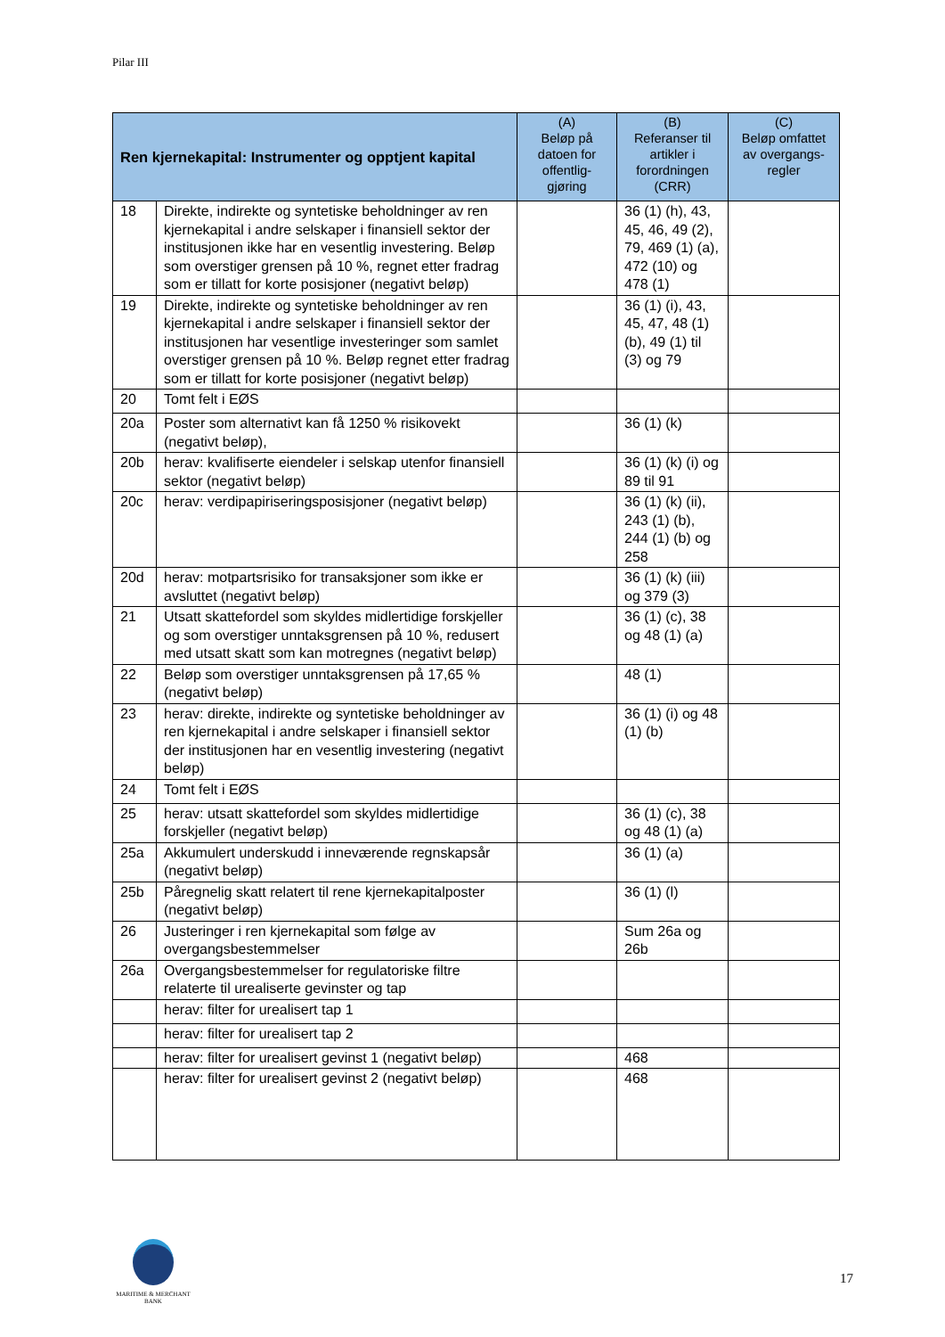Pilar III
| Ren kjernekapital: Instrumenter og opptjent kapital | | (A) Beløp på datoen for offentlig-gjøring | (B) Referanser til artikler i forordningen (CRR) | (C) Beløp omfattet av overgangs-regler |
| --- | --- | --- | --- | --- |
| 18 | Direkte, indirekte og syntetiske beholdninger av ren kjernekapital i andre selskaper i finansiell sektor der institusjonen ikke har en vesentlig investering. Beløp som overstiger grensen på 10 %, regnet etter fradrag som er tillatt for korte posisjoner (negativt beløp) | | 36 (1) (h), 43, 45, 46, 49 (2), 79, 469 (1) (a), 472 (10) og 478 (1) | |
| 19 | Direkte, indirekte og syntetiske beholdninger av ren kjernekapital i andre selskaper i finansiell sektor der institusjonen har vesentlige investeringer som samlet overstiger grensen på 10 %. Beløp regnet etter fradrag som er tillatt for korte posisjoner (negativt beløp) | | 36 (1) (i), 43, 45, 47, 48 (1) (b), 49 (1) til (3) og 79 | |
| 20 | Tomt felt i EØS | | | |
| 20a | Poster som alternativt kan få 1250 % risikovekt (negativt beløp), | | 36 (1) (k) | |
| 20b | herav: kvalifiserte eiendeler i selskap utenfor finansiell sektor (negativt beløp) | | 36 (1) (k) (i) og 89 til 91 | |
| 20c | herav: verdipapiriseringsposisjoner (negativt beløp) | | 36 (1) (k) (ii), 243 (1) (b), 244 (1) (b) og 258 | |
| 20d | herav: motpartsrisiko for transaksjoner som ikke er avsluttet (negativt beløp) | | 36 (1) (k) (iii) og 379 (3) | |
| 21 | Utsatt skattefordel som skyldes midlertidige forskjeller og som overstiger unntaksgrensen på 10 %, redusert med utsatt skatt som kan motregnes (negativt beløp) | | 36 (1) (c), 38 og 48 (1) (a) | |
| 22 | Beløp som overstiger unntaksgrensen på 17,65 % (negativt beløp) | | 48 (1) | |
| 23 | herav: direkte, indirekte og syntetiske beholdninger av ren kjernekapital i andre selskaper i finansiell sektor der institusjonen har en vesentlig investering (negativt beløp) | | 36 (1) (i) og 48 (1) (b) | |
| 24 | Tomt felt i EØS | | | |
| 25 | herav: utsatt skattefordel som skyldes midlertidige forskjeller (negativt beløp) | | 36 (1) (c), 38 og 48 (1) (a) | |
| 25a | Akkumulert underskudd i inneværende regnskapsår (negativt beløp) | | 36 (1) (a) | |
| 25b | Påregnelig skatt relatert til rene kjernekapitalposter (negativt beløp) | | 36 (1) (l) | |
| 26 | Justeringer i ren kjernekapital som følge av overgangsbestemmelser | | Sum 26a og 26b | |
| 26a | Overgangsbestemmelser for regulatoriske filtre relaterte til urealiserte gevinster og tap | | | |
| | herav: filter for urealisert tap 1 | | | |
| | herav: filter for urealisert tap 2 | | | |
| | herav: filter for urealisert gevinst 1 (negativt beløp) | | 468 | |
| | herav: filter for urealisert gevinst 2 (negativt beløp) | | 468 | |
MARITIME & MERCHANT
BANK
17